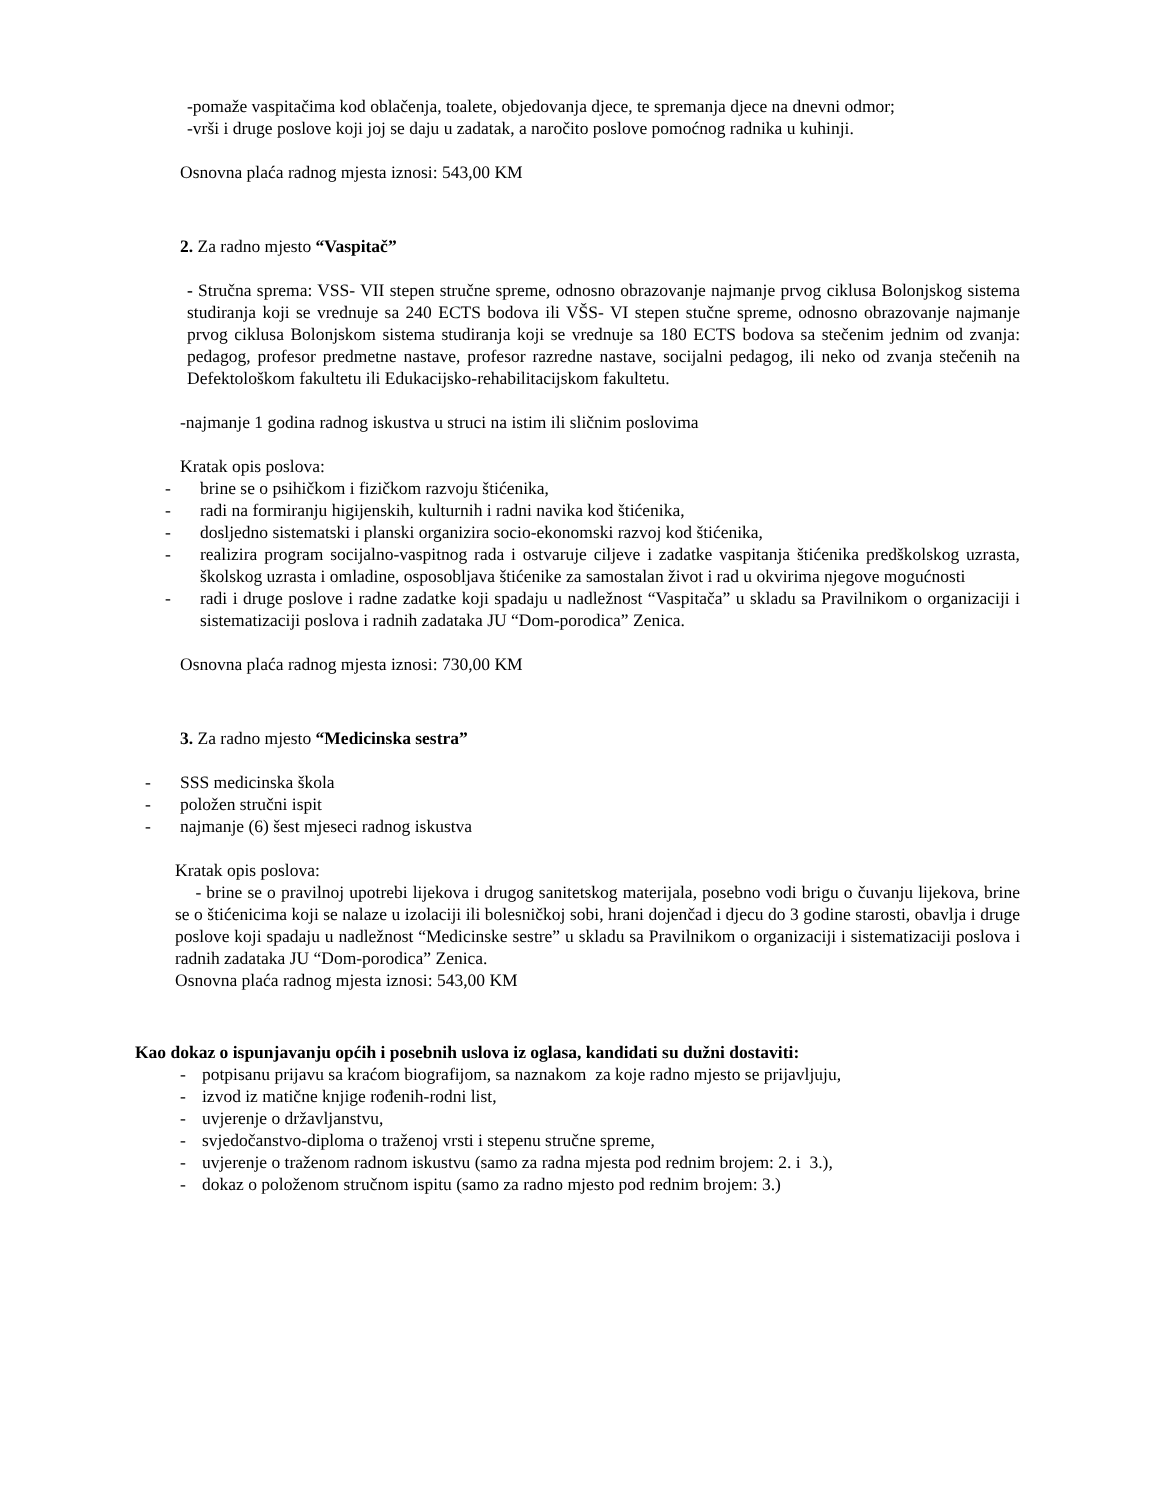-pomaže vaspitačima kod oblačenja, toalete, objedovanja djece, te spremanja djece na dnevni odmor;
-vrši i druge poslove koji joj se daju u zadatak, a naročito poslove pomoćnog radnika u kuhinji.
Osnovna plaća radnog mjesta iznosi: 543,00 KM
2. Za radno mjesto “Vaspitač”
- Stručna sprema: VSS- VII stepen stručne spreme, odnosno obrazovanje najmanje prvog ciklusa Bolonjskog sistema studiranja koji se vrednuje sa 240 ECTS bodova ili VŠS- VI stepen stučne spreme, odnosno obrazovanje najmanje prvog ciklusa Bolonjskom sistema studiranja koji se vrednuje sa 180 ECTS bodova sa stečenim jednim od zvanja: pedagog, profesor predmetne nastave, profesor razredne nastave, socijalni pedagog, ili neko od zvanja stečenih na Defektološkom fakultetu ili Edukacijsko-rehabilitacijskom fakultetu.
-najmanje 1 godina radnog iskustva u struci na istim ili sličnim poslovima
Kratak opis poslova:
- brine se o psihičkom i fizičkom razvoju štićenika,
- radi na formiranju higijenskih, kulturnih i radni navika kod štićenika,
- dosljedno sistematski i planski organizira socio-ekonomski razvoj kod štićenika,
- realizira program socijalno-vaspitnog rada i ostvaruje ciljeve i zadatke vaspitanja štićenika predškolskog uzrasta, školskog uzrasta i omladine, osposobljava štićenike za samostalan život i rad u okvirima njegove mogućnosti
- radi i druge poslove i radne zadatke koji spadaju u nadležnost “Vaspitača” u skladu sa Pravilnikom o organizaciji i sistematizaciji poslova i radnih zadataka JU “Dom-porodica” Zenica.
Osnovna plaća radnog mjesta iznosi: 730,00 KM
3. Za radno mjesto “Medicinska sestra”
- SSS medicinska škola
- položen stručni ispit
- najmanje (6) šest mjeseci radnog iskustva
Kratak opis poslova:
- brine se o pravilnoj upotrebi lijekova i drugog sanitetskog materijala, posebno vodi brigu o čuvanju lijekova, brine se o štićenicima koji se nalaze u izolaciji ili bolesničkoj sobi, hrani dojenčad i djecu do 3 godine starosti, obavlja i druge poslove koji spadaju u nadležnost “Medicinske sestre” u skladu sa Pravilnikom o organizaciji i sistematizaciji poslova i radnih zadataka JU “Dom-porodica” Zenica.
Osnovna plaća radnog mjesta iznosi: 543,00 KM
Kao dokaz o ispunjavanju općih i posebnih uslova iz oglasa, kandidati su dužni dostaviti:
- potpisanu prijavu sa kraćom biografijom, sa naznakom za koje radno mjesto se prijavljuju,
- izvod iz matične knjige rođenih-rodni list,
- uvjerenje o državljanstvu,
- svjedočanstvo-diploma o traženoj vrsti i stepenu stručne spreme,
- uvjerenje o traženom radnom iskustvu (samo za radna mjesta pod rednim brojem: 2. i 3.),
- dokaz o položenom stručnom ispitu (samo za radno mjesto pod rednim brojem: 3.)